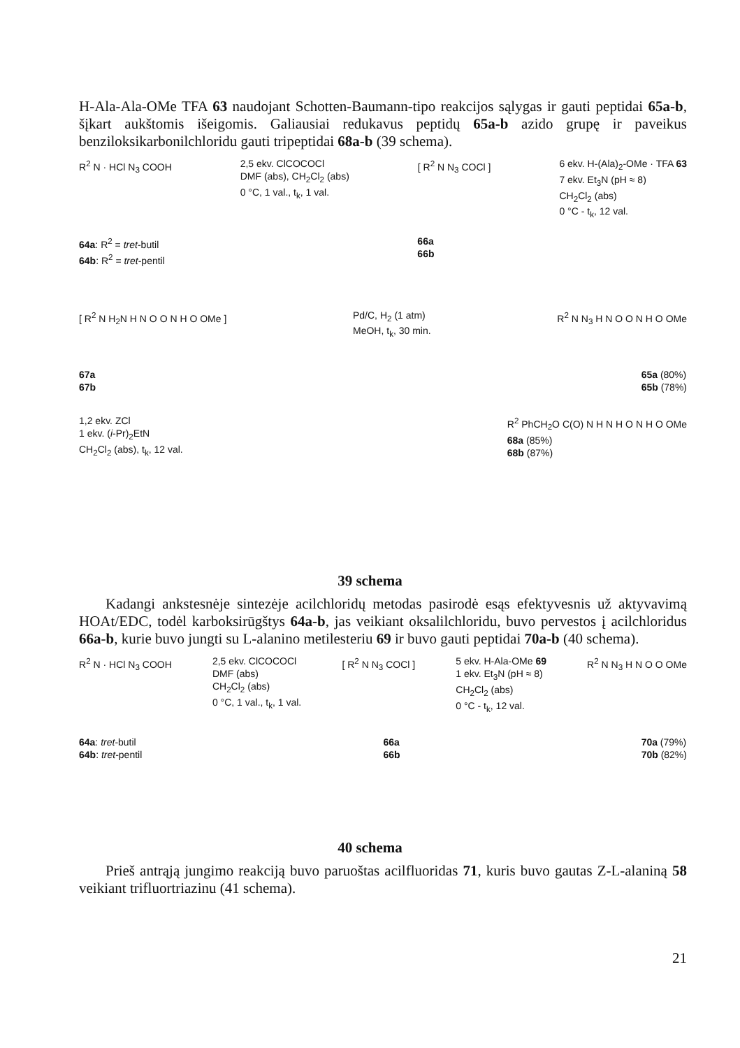H-Ala-Ala-OMe TFA 63 naudojant Schotten-Baumann-tipo reakcijos sąlygas ir gauti peptidai 65a-b, šįkart aukštomis išeigomis. Galiausiai redukavus peptidų 65a-b azido grupę ir paveikus benziloksikarbonilchloridu gauti tripeptidai 68a-b (39 schema).
R<sup>2</sup> N · HCl N<sub>3</sub> COOH 2,5 ekv. ClCOCOCl
DMF (abs), CH<sub>2</sub>Cl<sub>2</sub> (abs)
0 °C, 1 val., t<sub>k</sub>, 1 val. [ R<sup>2</sup> N N<sub>3</sub> COCl ] 6 ekv. H-(Ala)<sub>2</sub>-OMe · TFA 63
7 ekv. Et<sub>3</sub>N (pH ≈ 8)
CH<sub>2</sub>Cl<sub>2</sub> (abs)
0 °C - t<sub>k</sub>, 12 val.
64a: R<sup>2</sup> = tret-butil
64b: R<sup>2</sup> = tret-pentil 66a
66b
[ R<sup>2</sup> N H<sub>2</sub>N H N O O N H O OMe ] Pd/C, H<sub>2</sub> (1 atm)
MeOH, t<sub>k</sub>, 30 min. R<sup>2</sup> N N<sub>3</sub> H N O O N H O OMe
67a
67b 65a (80%)
65b (78%)
1,2 ekv. ZCl
1 ekv. (i-Pr)<sub>2</sub>EtN
CH<sub>2</sub>Cl<sub>2</sub> (abs), t<sub>k</sub>, 12 val. R<sup>2</sup> PhCH<sub>2</sub>O C(O) N H N H O N H O OMe
68a (85%)
68b (87%)
39 schema
Kadangi ankstesnėje sintezėje acilchloridų metodas pasirodė esąs efektyvesnis už aktyvavimą HOAt/EDC, todėl karboksirūgštys 64a-b, jas veikiant oksalilchloridu, buvo pervestos į acilchloridus 66a-b, kurie buvo jungti su L-alanino metilesteriu 69 ir buvo gauti peptidai 70a-b (40 schema).
R<sup>2</sup> N · HCl N<sub>3</sub> COOH 2,5 ekv. ClCOCOCl
DMF (abs)
CH<sub>2</sub>Cl<sub>2</sub> (abs)
0 °C, 1 val., t<sub>k</sub>, 1 val. [ R<sup>2</sup> N N<sub>3</sub> COCl ] 5 ekv. H-Ala-OMe 69
1 ekv. Et<sub>3</sub>N (pH ≈ 8)
CH<sub>2</sub>Cl<sub>2</sub> (abs)
0 °C - t<sub>k</sub>, 12 val. R<sup>2</sup> N N<sub>3</sub> H N O O OMe
64a: tret-butil
64b: tret-pentil 66a
66b 70a (79%)
70b (82%)
40 schema
Prieš antrąją jungimo reakciją buvo paruoštas acilfluoridas 71, kuris buvo gautas Z-L-alaniną 58 veikiant trifluortriazinu (41 schema).
21